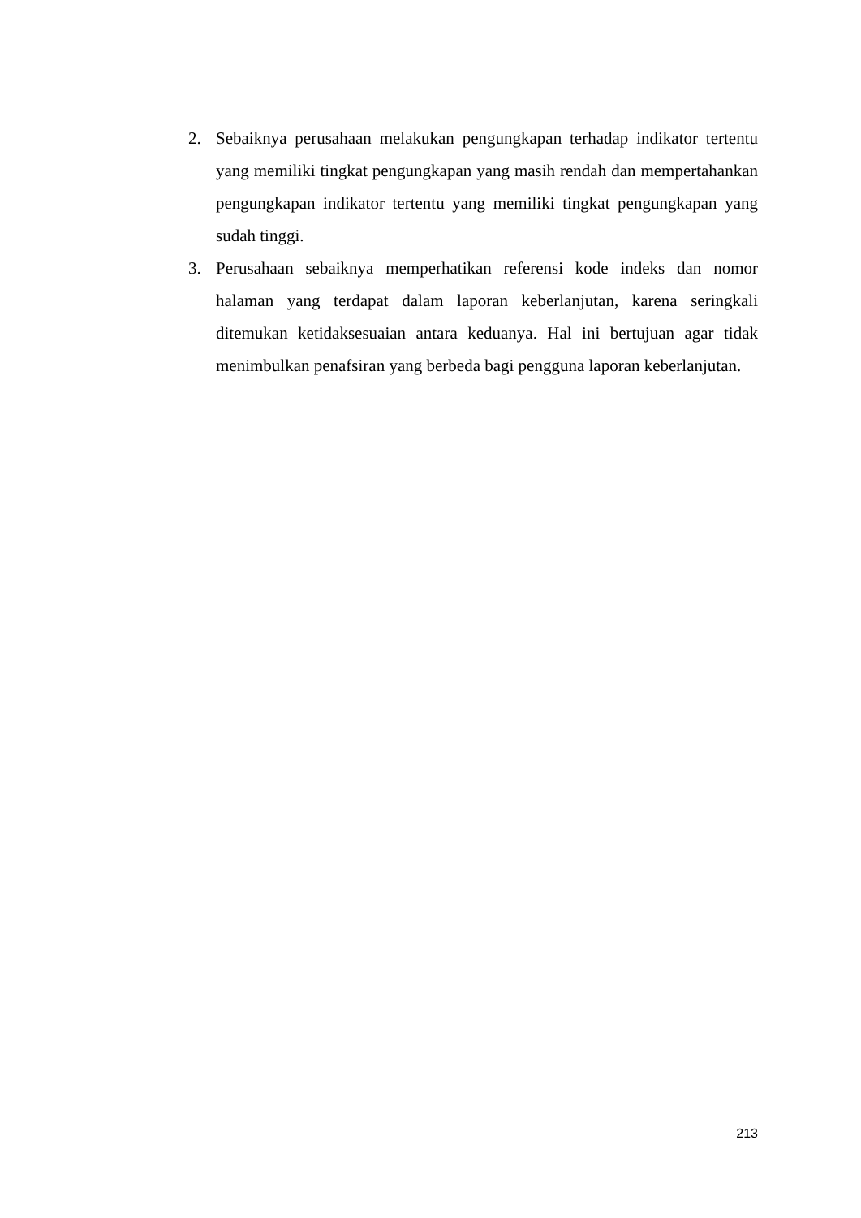2. Sebaiknya perusahaan melakukan pengungkapan terhadap indikator tertentu yang memiliki tingkat pengungkapan yang masih rendah dan mempertahankan pengungkapan indikator tertentu yang memiliki tingkat pengungkapan yang sudah tinggi.
3. Perusahaan sebaiknya memperhatikan referensi kode indeks dan nomor halaman yang terdapat dalam laporan keberlanjutan, karena seringkali ditemukan ketidaksesuaian antara keduanya. Hal ini bertujuan agar tidak menimbulkan penafsiran yang berbeda bagi pengguna laporan keberlanjutan.
213